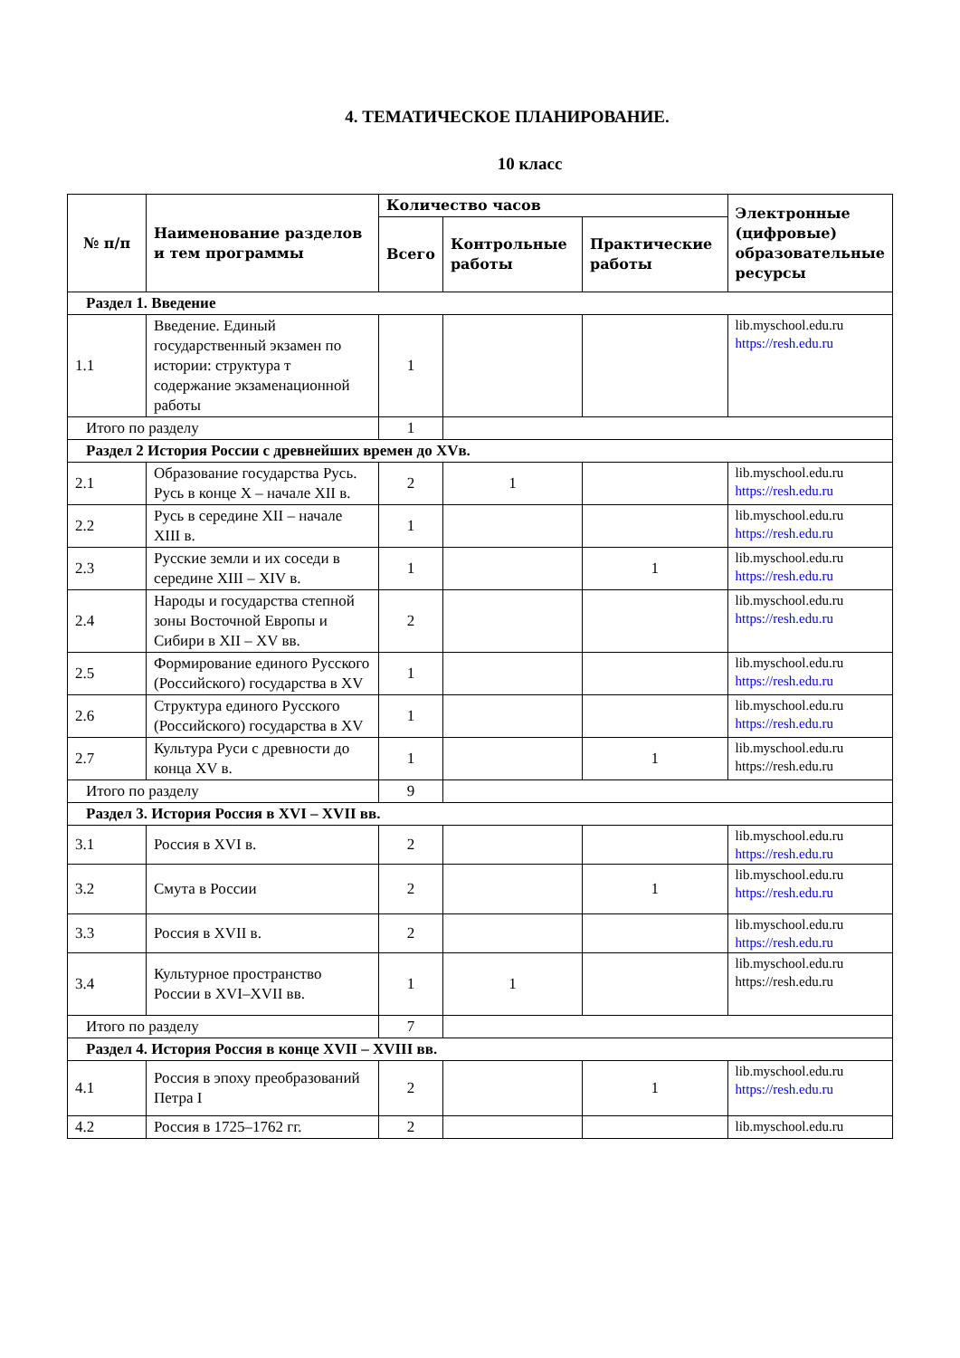4. ТЕМАТИЧЕСКОЕ ПЛАНИРОВАНИЕ.
10 класс
| № п/п | Наименование разделов и тем программы | Количество часов | | | Электронные (цифровые) образовательные ресурсы |
| --- | --- | --- | --- | --- | --- |
| | | Всего | Контрольные работы | Практические работы | |
| Раздел 1. Введение | | | | | |
| 1.1 | Введение. Единый государственный экзамен по истории: структура т содержание экзаменационной работы | 1 | | | lib.myschool.edu.ru https://resh.edu.ru |
| Итого по разделу | | 1 | | | |
| Раздел 2 История России с древнейших времен до XVв. | | | | | |
| 2.1 | Образование государства Русь. Русь в конце X – начале XII в. | 2 | 1 | | lib.myschool.edu.ru https://resh.edu.ru |
| 2.2 | Русь в середине XII – начале XIII в. | 1 | | | lib.myschool.edu.ru https://resh.edu.ru |
| 2.3 | Русские земли и их соседи в середине XIII – XIV в. | 1 | | 1 | lib.myschool.edu.ru https://resh.edu.ru |
| 2.4 | Народы и государства степной зоны Восточной Европы и Сибири в XII – XV вв. | 2 | | | lib.myschool.edu.ru https://resh.edu.ru |
| 2.5 | Формирование единого Русского (Российского) государства в XV | 1 | | | lib.myschool.edu.ru https://resh.edu.ru |
| 2.6 | Структура единого Русского (Российского) государства в XV | 1 | | | lib.myschool.edu.ru https://resh.edu.ru |
| 2.7 | Культура Руси с древности до конца XV в. | 1 | | 1 | lib.myschool.edu.ru https://resh.edu.ru |
| Итого по разделу | | 9 | | | |
| Раздел 3. История Россия в XVI – XVII вв. | | | | | |
| 3.1 | Россия в XVI в. | 2 | | | lib.myschool.edu.ru https://resh.edu.ru |
| 3.2 | Смута в России | 2 | | 1 | lib.myschool.edu.ru https://resh.edu.ru |
| 3.3 | Россия в XVII в. | 2 | | | lib.myschool.edu.ru https://resh.edu.ru |
| 3.4 | Культурное пространство России в XVI–XVII вв. | 1 | 1 | | lib.myschool.edu.ru https://resh.edu.ru |
| Итого по разделу | | 7 | | | |
| Раздел 4. История Россия в конце XVII – XVIII вв. | | | | | |
| 4.1 | Россия в эпоху преобразований Петра I | 2 | | 1 | lib.myschool.edu.ru https://resh.edu.ru |
| 4.2 | Россия в 1725–1762 гг. | 2 | | | lib.myschool.edu.ru |